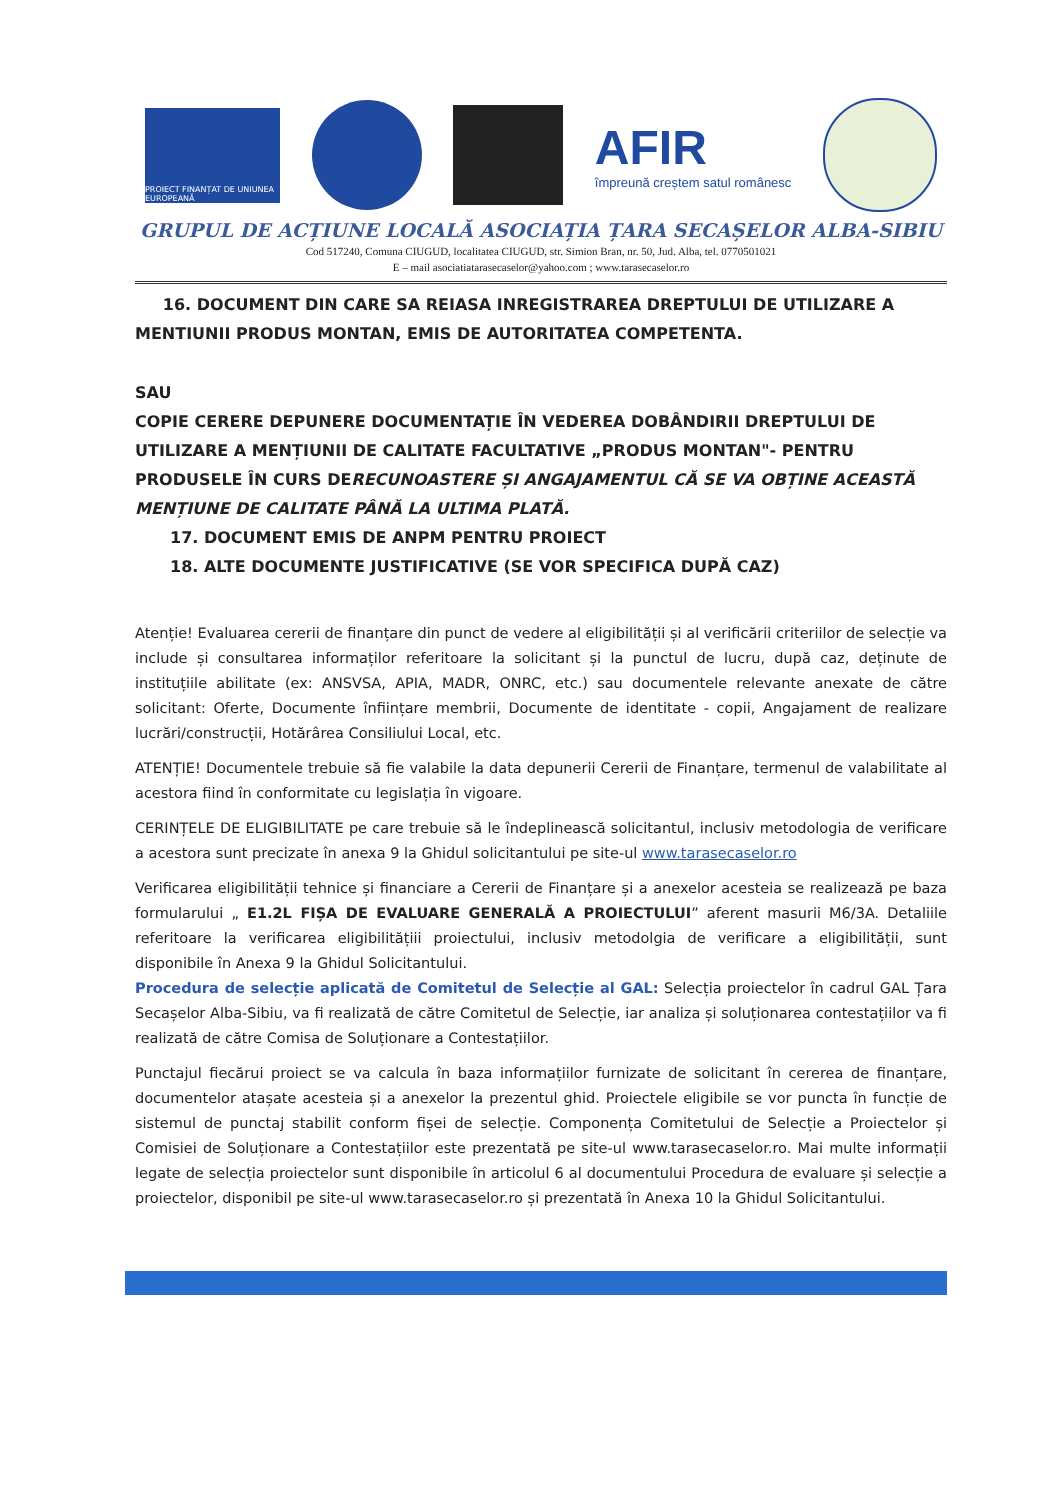PROIECT FINANȚAT DE UNIUNEA EUROPEANĂ
AFIR
împreună creștem satul românesc
GRUPUL DE ACȚIUNE LOCALĂ ASOCIAȚIA ȚARA SECAȘELOR ALBA-SIBIU
Cod 517240, Comuna CIUGUD, localitatea CIUGUD, str. Simion Bran, nr. 50, Jud. Alba, tel. 0770501021
E – mail asociatiatarasecaselor@yahoo.com ; www.tarasecaselor.ro
16. DOCUMENT DIN CARE SA REIASA INREGISTRAREA DREPTULUI DE UTILIZARE A MENTIUNII PRODUS MONTAN, EMIS DE AUTORITATEA COMPETENTA.
SAU
COPIE CERERE DEPUNERE DOCUMENTAȚIE ÎN VEDEREA DOBÂNDIRII DREPTULUI DE UTILIZARE A MENȚIUNII DE CALITATE FACULTATIVE „PRODUS MONTAN"- PENTRU PRODUSELE ÎN CURS DERECUNOASTERE ȘI ANGAJAMENTUL CĂ SE VA OBȚINE ACEASTĂ MENȚIUNE DE CALITATE PÂNĂ LA ULTIMA PLATĂ.
17. DOCUMENT EMIS DE ANPM PENTRU PROIECT
18. ALTE DOCUMENTE JUSTIFICATIVE (SE VOR SPECIFICA DUPĂ CAZ)
Atenție! Evaluarea cererii de finanțare din punct de vedere al eligibilității și al verificării criteriilor de selecție va include și consultarea informaților referitoare la solicitant și la punctul de lucru, după caz, deținute de instituțiile abilitate (ex: ANSVSA, APIA, MADR, ONRC, etc.) sau documentele relevante anexate de către solicitant: Oferte, Documente înființare membrii, Documente de identitate - copii, Angajament de realizare lucrări/construcții, Hotărârea Consiliului Local, etc.
ATENȚIE! Documentele trebuie să fie valabile la data depunerii Cererii de Finanțare, termenul de valabilitate al acestora fiind în conformitate cu legislația în vigoare.
CERINȚELE DE ELIGIBILITATE pe care trebuie să le îndeplinească solicitantul, inclusiv metodologia de verificare a acestora sunt precizate în anexa 9 la Ghidul solicitantului pe site-ul www.tarasecaselor.ro
Verificarea eligibilității tehnice și financiare a Cererii de Finanțare și a anexelor acesteia se realizează pe baza formularului „ E1.2L FIȘA DE EVALUARE GENERALĂ A PROIECTULUI” aferent masurii M6/3A. Detaliile referitoare la verificarea eligibilitățiii proiectului, inclusiv metodolgia de verificare a eligibilității, sunt disponibile în Anexa 9 la Ghidul Solicitantului.
Procedura de selecție aplicată de Comitetul de Selecție al GAL: Selecția proiectelor în cadrul GAL Țara Secașelor Alba-Sibiu, va fi realizată de către Comitetul de Selecție, iar analiza și soluționarea contestațiilor va fi realizată de către Comisa de Soluționare a Contestațiilor.
Punctajul fiecărui proiect se va calcula în baza informațiilor furnizate de solicitant în cererea de finanțare, documentelor atașate acesteia și a anexelor la prezentul ghid. Proiectele eligibile se vor puncta în funcție de sistemul de punctaj stabilit conform fișei de selecție. Componența Comitetului de Selecție a Proiectelor și Comisiei de Soluționare a Contestațiilor este prezentată pe site-ul www.tarasecaselor.ro. Mai multe informații legate de selecția proiectelor sunt disponibile în articolul 6 al documentului Procedura de evaluare și selecție a proiectelor, disponibil pe site-ul www.tarasecaselor.ro și prezentată în Anexa 10 la Ghidul Solicitantului.